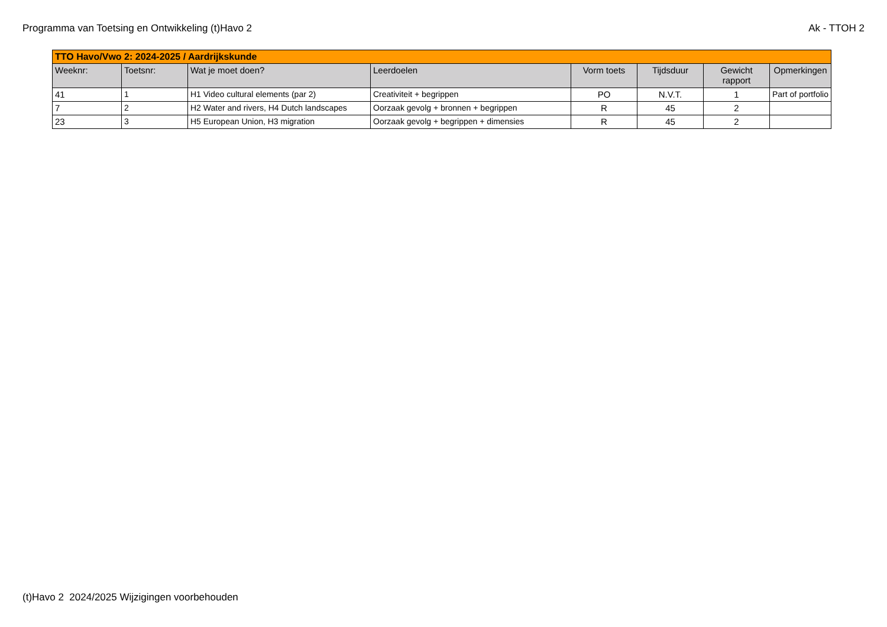Programma van Toetsing en Ontwikkeling (t)Havo 2 Ak - TTOH 2
| TTO Havo/Vwo 2: 2024-2025 / Aardrijkskunde | | | | | | | |
| Weeknr: | Toetsnr: | Wat je moet doen? | Leerdoelen | Vorm toets | Tijdsduur | Gewicht rapport | Opmerkingen |
| 41 | 1 | H1 Video cultural elements (par 2) | Creativiteit + begrippen | PO | N.V.T. | 1 | Part of portfolio |
| 7 | 2 | H2 Water and rivers, H4 Dutch landscapes | Oorzaak gevolg + bronnen + begrippen | R | 45 | 2 | |
| 23 | 3 | H5 European Union, H3 migration | Oorzaak gevolg + begrippen + dimensies | R | 45 | 2 | |
(t)Havo 2 2024/2025 Wijzigingen voorbehouden